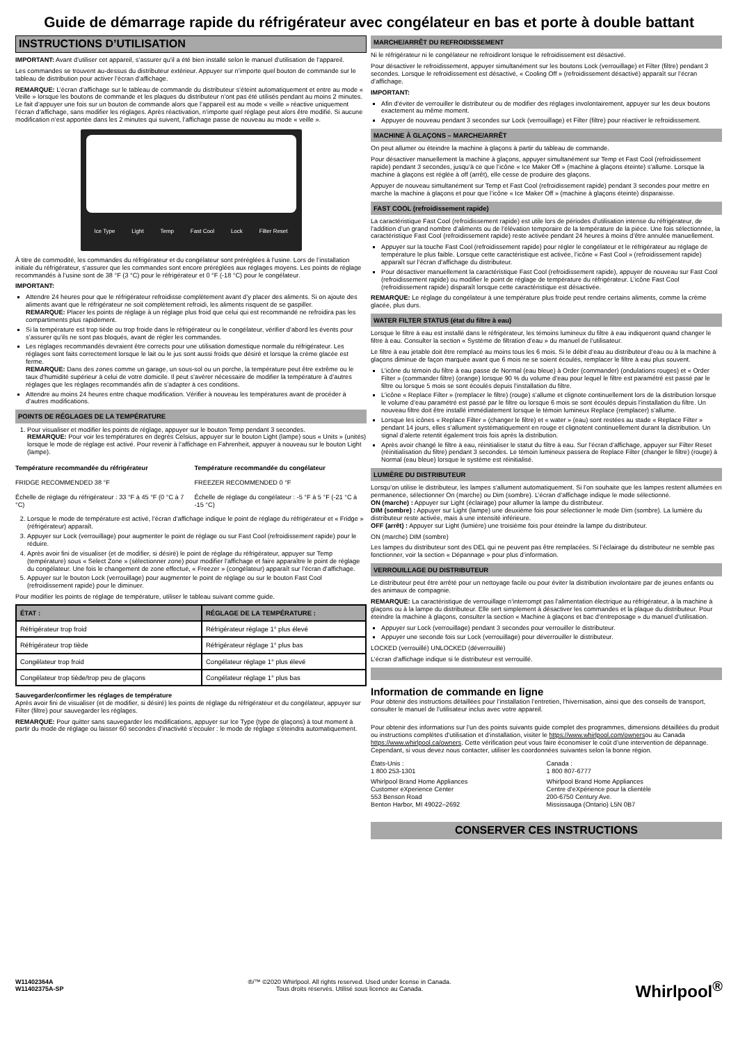Guide de démarrage rapide du réfrigérateur avec congélateur en bas et porte à double battant
INSTRUCTIONS D’UTILISATION
IMPORTANT: Avant d’utiliser cet appareil, s’assurer qu’il a été bien installé selon le manuel d’utilisation de l’appareil.
Les commandes se trouvent au-dessus du distributeur extérieur. Appuyer sur n’importe quel bouton de commande sur le tableau de distribution pour activer l’écran d’affichage.
REMARQUE: L’écran d’affichage sur le tableau de commande du distributeur s’éteint automatiquement et entre au mode « Veille » lorsque les boutons de commande et les plaques du distributeur n’ont pas été utilisés pendant au moins 2 minutes. Le fait d’appuyer une fois sur un bouton de commande alors que l’appareil est au mode « veille » réactive uniquement l’écran d’affichage, sans modifier les réglages. Après réactivation, n’importe quel réglage peut alors être modifié. Si aucune modification n’est apportée dans les 2 minutes qui suivent, l’affichage passe de nouveau au mode « veille ».
Ice Type Light Temp Fast Cool Lock Filter Reset
À titre de commodité, les commandes du réfrigérateur et du congélateur sont préréglées à l’usine. Lors de l’installation initiale du réfrigérateur, s’assurer que les commandes sont encore préréglées aux réglages moyens. Les points de réglage recommandés à l’usine sont de 38 °F (3 °C) pour le réfrigérateur et 0 °F (-18 °C) pour le congélateur.
IMPORTANT:
Attendre 24 heures pour que le réfrigérateur refroidisse complètement avant d’y placer des aliments. Si on ajoute des aliments avant que le réfrigérateur ne soit complètement refroidi, les aliments risquent de se gaspiller.
REMARQUE: Placer les points de réglage à un réglage plus froid que celui qui est recommandé ne refroidira pas les compartiments plus rapidement.
Si la température est trop tiède ou trop froide dans le réfrigérateur ou le congélateur, vérifier d’abord les évents pour s’assurer qu’ils ne sont pas bloqués, avant de régler les commandes.
Les réglages recommandés devraient être corrects pour une utilisation domestique normale du réfrigérateur. Les réglages sont faits correctement lorsque le lait ou le jus sont aussi froids que désiré et lorsque la crème glacée est ferme.
REMARQUE: Dans des zones comme un garage, un sous-sol ou un porche, la température peut être extrême ou le taux d’humidité supérieur à celui de votre domicile. Il peut s’avérer nécessaire de modifier la température à d’autres réglages que les réglages recommandés afin de s’adapter à ces conditions.
Attendre au moins 24 heures entre chaque modification. Vérifier à nouveau les températures avant de procéder à d’autres modifications.
POINTS DE RÉGLAGES DE LA TEMPÉRATURE
1. Pour visualiser et modifier les points de réglage, appuyer sur le bouton Temp pendant 3 secondes.
REMARQUE: Pour voir les températures en degrés Celsius, appuyer sur le bouton Light (lampe) sous « Units » (unités) lorsque le mode de réglage est activé. Pour revenir à l’affichage en Fahrenheit, appuyer à nouveau sur le bouton Light (lampe).
Température recommandée du réfrigérateur
FRIDGE RECOMMENDED 38 °F
Échelle de réglage du réfrigérateur : 33 °F à 45 °F (0 °C à 7 °C)
Température recommandée du congélateur
FREEZER RECOMMENDED 0 °F
Échelle de réglage du congélateur : -5 °F à 5 °F (-21 °C à -15 °C)
2. Lorsque le mode de température est activé, l’écran d’affichage indique le point de réglage du réfrigérateur et « Fridge » (réfrigérateur) apparaît.
3. Appuyer sur Lock (verrouillage) pour augmenter le point de réglage ou sur Fast Cool (refroidissement rapide) pour le réduire.
4. Après avoir fini de visualiser (et de modifier, si désiré) le point de réglage du réfrigérateur, appuyer sur Temp (température) sous « Select Zone » (sélectionner zone) pour modifier l’affichage et faire apparaître le point de réglage du congélateur. Une fois le changement de zone effectué, « Freezer » (congélateur) apparaît sur l’écran d’affichage.
5. Appuyer sur le bouton Lock (verrouillage) pour augmenter le point de réglage ou sur le bouton Fast Cool (refroidissement rapide) pour le diminuer.
Pour modifier les points de réglage de température, utiliser le tableau suivant comme guide.
| ÉTAT : | RÉGLAGE DE LA TEMPÉRATURE : |
| --- | --- |
| Réfrigérateur trop froid | Réfrigérateur réglage 1° plus élevé |
| Réfrigérateur trop tiède | Réfrigérateur réglage 1° plus bas |
| Congélateur trop froid | Congélateur réglage 1° plus élevé |
| Congélateur trop tiède/trop peu de glaçons | Congélateur réglage 1° plus bas |
Sauvegarder/confirmer les réglages de température
Après avoir fini de visualiser (et de modifier, si désiré) les points de réglage du réfrigérateur et du congélateur, appuyer sur Filter (filtre) pour sauvegarder les réglages.
REMARQUE: Pour quitter sans sauvegarder les modifications, appuyer sur Ice Type (type de glaçons) à tout moment à partir du mode de réglage ou laisser 60 secondes d’inactivité s’écouler : le mode de réglage s’éteindra automatiquement.
MARCHE/ARRÊT DU REFROIDISSEMENT
Ni le réfrigérateur ni le congélateur ne refroidiront lorsque le refroidissement est désactivé.
Pour désactiver le refroidissement, appuyer simultanément sur les boutons Lock (verrouillage) et Filter (filtre) pendant 3 secondes. Lorsque le refroidissement est désactivé, « Cooling Off » (refroidissement désactivé) apparaît sur l’écran d’affichage.
IMPORTANT:
Afin d’éviter de verrouiller le distributeur ou de modifier des réglages involontairement, appuyer sur les deux boutons exactement au même moment.
Appuyer de nouveau pendant 3 secondes sur Lock (verrouillage) et Filter (filtre) pour réactiver le refroidissement.
MACHINE À GLAÇONS – MARCHE/ARRÊT
On peut allumer ou éteindre la machine à glaçons à partir du tableau de commande.
Pour désactiver manuellement la machine à glaçons, appuyer simultanément sur Temp et Fast Cool (refroidissement rapide) pendant 3 secondes, jusqu’à ce que l’icône « Ice Maker Off » (machine à glaçons éteinte) s’allume. Lorsque la machine à glaçons est réglée à off (arrêt), elle cesse de produire des glaçons.
Appuyer de nouveau simultanément sur Temp et Fast Cool (refroidissement rapide) pendant 3 secondes pour mettre en marche la machine à glaçons et pour que l’icône « Ice Maker Off » (machine à glaçons éteinte) disparaisse.
FAST COOL (refroidissement rapide)
La caractéristique Fast Cool (refroidissement rapide) est utile lors de périodes d’utilisation intense du réfrigérateur, de l’addition d’un grand nombre d’aliments ou de l’élévation temporaire de la température de la pièce. Une fois sélectionnée, la caractéristique Fast Cool (refroidissement rapide) reste activée pendant 24 heures à moins d’être annulée manuellement.
Appuyer sur la touche Fast Cool (refroidissement rapide) pour régler le congélateur et le réfrigérateur au réglage de température le plus faible. Lorsque cette caractéristique est activée, l’icône « Fast Cool » (refroidissement rapide) apparaît sur l’écran d’affichage du distributeur.
Pour désactiver manuellement la caractéristique Fast Cool (refroidissement rapide), appuyer de nouveau sur Fast Cool (refroidissement rapide) ou modifier le point de réglage de température du réfrigérateur. L’icône Fast Cool (refroidissement rapide) disparaît lorsque cette caractéristique est désactivée.
REMARQUE: Le réglage du congélateur à une température plus froide peut rendre certains aliments, comme la crème glacée, plus durs.
WATER FILTER STATUS (état du filtre à eau)
Lorsque le filtre à eau est installé dans le réfrigérateur, les témoins lumineux du filtre à eau indiqueront quand changer le filtre à eau. Consulter la section « Système de filtration d’eau » du manuel de l’utilisateur.
Le filtre à eau jetable doit être remplacé au moins tous les 6 mois. Si le débit d’eau au distributeur d’eau ou à la machine à glaçons diminue de façon marquée avant que 6 mois ne se soient écoulés, remplacer le filtre à eau plus souvent.
L’icône du témoin du filtre à eau passe de Normal (eau bleue) à Order (commander) (ondulations rouges) et « Order Filter » (commander filtre) (orange) lorsque 90 % du volume d’eau pour lequel le filtre est paramétré est passé par le filtre ou lorsque 5 mois se sont écoulés depuis l’installation du filtre.
L’icône « Replace Filter » (remplacer le filtre) (rouge) s’allume et clignote continuellement lors de la distribution lorsque le volume d’eau paramétré est passé par le filtre ou lorsque 6 mois se sont écoulés depuis l’installation du filtre. Un nouveau filtre doit être installé immédiatement lorsque le témoin lumineux Replace (remplacer) s’allume.
Lorsque les icônes « Replace Filter » (changer le filtre) et « water » (eau) sont restées au stade « Replace Filter » pendant 14 jours, elles s’allument systématiquement en rouge et clignotent continuellement durant la distribution. Un signal d’alerte retentit également trois fois après la distribution.
Après avoir changé le filtre à eau, réinitialiser le statut du filtre à eau. Sur l’écran d’affichage, appuyer sur Filter Reset (réinitialisation du filtre) pendant 3 secondes. Le témoin lumineux passera de Replace Filter (changer le filtre) (rouge) à Normal (eau bleue) lorsque le système est réinitialisé.
LUMIÈRE DU DISTRIBUTEUR
Lorsqu’on utilise le distributeur, les lampes s’allument automatiquement. Si l’on souhaite que les lampes restent allumées en permanence, sélectionner On (marche) ou Dim (sombre). L’écran d’affichage indique le mode sélectionné.
ON (marche) : Appuyer sur Light (éclairage) pour allumer la lampe du distributeur.
DIM (sombre) : Appuyer sur Light (lampe) une deuxième fois pour sélectionner le mode Dim (sombre). La lumière du distributeur reste activée, mais à une intensité inférieure.
OFF (arrêt) : Appuyer sur Light (lumière) une troisième fois pour éteindre la lampe du distributeur.
ON (marche) DIM (sombre)
Les lampes du distributeur sont des DEL qui ne peuvent pas être remplacées. Si l’éclairage du distributeur ne semble pas fonctionner, voir la section « Dépannage » pour plus d’information.
VERROUILLAGE DU DISTRIBUTEUR
Le distributeur peut être arrêté pour un nettoyage facile ou pour éviter la distribution involontaire par de jeunes enfants ou des animaux de compagnie.
REMARQUE: La caractéristique de verrouillage n’interrompt pas l’alimentation électrique au réfrigérateur, à la machine à glaçons ou à la lampe du distributeur. Elle sert simplement à désactiver les commandes et la plaque du distributeur. Pour éteindre la machine à glaçons, consulter la section « Machine à glaçons et bac d’entreposage » du manuel d’utilisation.
Appuyer sur Lock (verrouillage) pendant 3 secondes pour verrouiller le distributeur.
Appuyer une seconde fois sur Lock (verrouillage) pour déverrouiller le distributeur.
LOCKED (verrouillé) UNLOCKED (déverrouillé)
L’écran d’affichage indique si le distributeur est verrouillé.
Information de commande en ligne
Pour obtenir des instructions détaillées pour l’installation l’entretien, l’hivernisation, ainsi que des conseils de transport, consulter le manuel de l’utilisateur inclus avec votre appareil.
Pour obtenir des informations sur l’un des points suivants guide complet des programmes, dimensions détaillées du produit ou instructions complètes d’utilisation et d’installation, visiter le https://www.whirlpool.com/ownersou au Canada https://www.whirlpool.ca/owners. Cette vérification peut vous faire économiser le coût d’une intervention de dépannage. Cependant, si vous devez nous contacter, utiliser les coordonnées suivantes selon la bonne région.
États-Unis :
1 800 253-1301
Whirlpool Brand Home Appliances
Customer eXperience Center
553 Benson Road
Benton Harbor, MI 49022–2692
Canada :
1 800 807-6777
Whirlpool Brand Home Appliances
Centre d’eXpérience pour la clientèle
200-6750 Century Ave.
Mississauga (Ontario) L5N 0B7
CONSERVER CES INSTRUCTIONS
W11402364A
W11402375A-SP ®/™ ©2020 Whirlpool. All rights reserved. Used under license in Canada.
Tous droits réservés. Utilisé sous licence au Canada. Whirlpool<sup>®</sup>